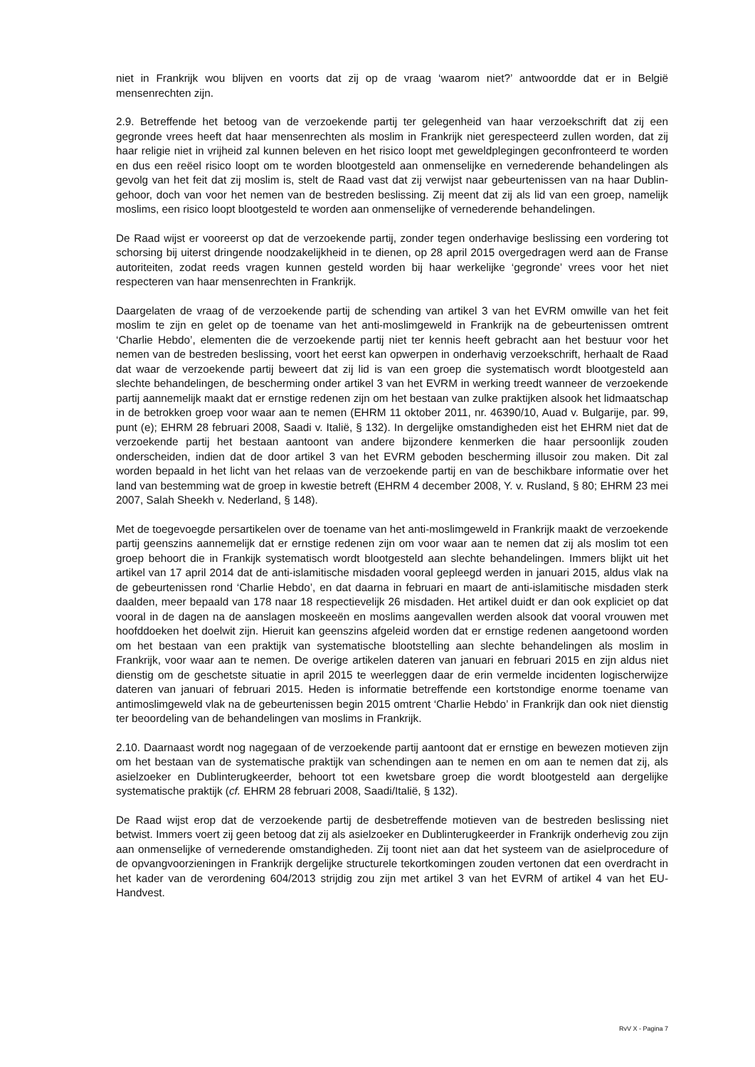niet in Frankrijk wou blijven en voorts dat zij op de vraag ‘waarom niet?’ antwoordde dat er in België mensenrechten zijn.
2.9. Betreffende het betoog van de verzoekende partij ter gelegenheid van haar verzoekschrift dat zij een gegronde vrees heeft dat haar mensenrechten als moslim in Frankrijk niet gerespecteerd zullen worden, dat zij haar religie niet in vrijheid zal kunnen beleven en het risico loopt met geweldplegingen geconfronteerd te worden en dus een reëel risico loopt om te worden blootgesteld aan onmenselijke en vernederende behandelingen als gevolg van het feit dat zij moslim is, stelt de Raad vast dat zij verwijst naar gebeurtenissen van na haar Dublin-gehoor, doch van voor het nemen van de bestreden beslissing. Zij meent dat zij als lid van een groep, namelijk moslims, een risico loopt blootgesteld te worden aan onmenselijke of vernederende behandelingen.
De Raad wijst er vooreerst op dat de verzoekende partij, zonder tegen onderhavige beslissing een vordering tot schorsing bij uiterst dringende noodzakelijkheid in te dienen, op 28 april 2015 overgedragen werd aan de Franse autoriteiten, zodat reeds vragen kunnen gesteld worden bij haar werkelijke ‘gegronde’ vrees voor het niet respecteren van haar mensenrechten in Frankrijk.
Daargelaten de vraag of de verzoekende partij de schending van artikel 3 van het EVRM omwille van het feit moslim te zijn en gelet op de toename van het anti-moslimgeweld in Frankrijk na de gebeurtenissen omtrent ‘Charlie Hebdo’, elementen die de verzoekende partij niet ter kennis heeft gebracht aan het bestuur voor het nemen van de bestreden beslissing, voort het eerst kan opwerpen in onderhavig verzoekschrift, herhaalt de Raad dat waar de verzoekende partij beweert dat zij lid is van een groep die systematisch wordt blootgesteld aan slechte behandelingen, de bescherming onder artikel 3 van het EVRM in werking treedt wanneer de verzoekende partij aannemelijk maakt dat er ernstige redenen zijn om het bestaan van zulke praktijken alsook het lidmaatschap in de betrokken groep voor waar aan te nemen (EHRM 11 oktober 2011, nr. 46390/10, Auad v. Bulgarije, par. 99, punt (e); EHRM 28 februari 2008, Saadi v. Italië, § 132). In dergelijke omstandigheden eist het EHRM niet dat de verzoekende partij het bestaan aantoont van andere bijzondere kenmerken die haar persoonlijk zouden onderscheiden, indien dat de door artikel 3 van het EVRM geboden bescherming illusoir zou maken. Dit zal worden bepaald in het licht van het relaas van de verzoekende partij en van de beschikbare informatie over het land van bestemming wat de groep in kwestie betreft (EHRM 4 december 2008, Y. v. Rusland, § 80; EHRM 23 mei 2007, Salah Sheekh v. Nederland, § 148).
Met de toegevoegde persartikelen over de toename van het anti-moslimgeweld in Frankrijk maakt de verzoekende partij geenszins aannemelijk dat er ernstige redenen zijn om voor waar aan te nemen dat zij als moslim tot een groep behoort die in Frankijk systematisch wordt blootgesteld aan slechte behandelingen. Immers blijkt uit het artikel van 17 april 2014 dat de anti-islamitische misdaden vooral gepleegd werden in januari 2015, aldus vlak na de gebeurtenissen rond ‘Charlie Hebdo’, en dat daarna in februari en maart de anti-islamitische misdaden sterk daalden, meer bepaald van 178 naar 18 respectievelijk 26 misdaden. Het artikel duidt er dan ook expliciet op dat vooral in de dagen na de aanslagen moskeeën en moslims aangevallen werden alsook dat vooral vrouwen met hoofddoeken het doelwit zijn. Hieruit kan geenszins afgeleid worden dat er ernstige redenen aangetoond worden om het bestaan van een praktijk van systematische blootstelling aan slechte behandelingen als moslim in Frankrijk, voor waar aan te nemen. De overige artikelen dateren van januari en februari 2015 en zijn aldus niet dienstig om de geschetste situatie in april 2015 te weerleggen daar de erin vermelde incidenten logischerwijze dateren van januari of februari 2015. Heden is informatie betreffende een kortstondige enorme toename van antimoslimgeweld vlak na de gebeurtenissen begin 2015 omtrent ‘Charlie Hebdo’ in Frankrijk dan ook niet dienstig ter beoordeling van de behandelingen van moslims in Frankrijk.
2.10. Daarnaast wordt nog nagegaan of de verzoekende partij aantoont dat er ernstige en bewezen motieven zijn om het bestaan van de systematische praktijk van schendingen aan te nemen en om aan te nemen dat zij, als asielzoeker en Dublinterugkeerder, behoort tot een kwetsbare groep die wordt blootgesteld aan dergelijke systematische praktijk (cf. EHRM 28 februari 2008, Saadi/Italië, § 132).
De Raad wijst erop dat de verzoekende partij de desbetreffende motieven van de bestreden beslissing niet betwist. Immers voert zij geen betoog dat zij als asielzoeker en Dublinterugkeerder in Frankrijk onderhevig zou zijn aan onmenselijke of vernederende omstandigheden. Zij toont niet aan dat het systeem van de asielprocedure of de opvangvoorzieningen in Frankrijk dergelijke structurele tekortkomingen zouden vertonen dat een overdracht in het kader van de verordening 604/2013 strijdig zou zijn met artikel 3 van het EVRM of artikel 4 van het EU-Handvest.
RvV X - Pagina 7